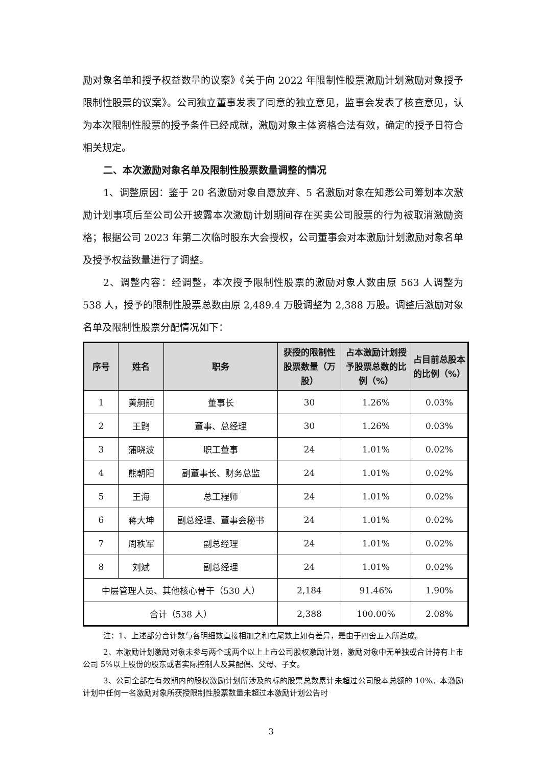励对象名单和授予权益数量的议案》《关于向 2022 年限制性股票激励计划激励对象授予限制性股票的议案》。公司独立董事发表了同意的独立意见，监事会发表了核查意见，认为本次限制性股票的授予条件已经成就，激励对象主体资格合法有效，确定的授予日符合相关规定。
二、本次激励对象名单及限制性股票数量调整的情况
1、调整原因：鉴于 20 名激励对象自愿放弃、5 名激励对象在知悉公司筹划本次激励计划事项后至公司公开披露本次激励计划期间存在买卖公司股票的行为被取消激励资格；根据公司 2023 年第二次临时股东大会授权，公司董事会对本激励计划激励对象名单及授予权益数量进行了调整。
2、调整内容：经调整，本次授予限制性股票的激励对象人数由原 563 人调整为 538 人，授予的限制性股票总数由原 2,489.4 万股调整为 2,388 万股。调整后激励对象名单及限制性股票分配情况如下：
| 序号 | 姓名 | 职务 | 获授的限制性股票数量（万股） | 占本激励计划授予股票总数的比例（%） | 占目前总股本的比例（%） |
| --- | --- | --- | --- | --- | --- |
| 1 | 黄舸舸 | 董事长 | 30 | 1.26% | 0.03% |
| 2 | 王鹍 | 董事、总经理 | 30 | 1.26% | 0.03% |
| 3 | 蒲晓波 | 职工董事 | 24 | 1.01% | 0.02% |
| 4 | 熊朝阳 | 副董事长、财务总监 | 24 | 1.01% | 0.02% |
| 5 | 王海 | 总工程师 | 24 | 1.01% | 0.02% |
| 6 | 蒋大坤 | 副总经理、董事会秘书 | 24 | 1.01% | 0.02% |
| 7 | 周秩军 | 副总经理 | 24 | 1.01% | 0.02% |
| 8 | 刘斌 | 副总经理 | 24 | 1.01% | 0.02% |
| 中层管理人员、其他核心骨干（530 人） | | | 2,184 | 91.46% | 1.90% |
| 合计（538 人） | | | 2,388 | 100.00% | 2.08% |
注：1、上述部分合计数与各明细数直接相加之和在尾数上如有差异，是由于四舍五入所造成。
2、本激励计划激励对象未参与两个或两个以上上市公司股权激励计划，激励对象中无单独或合计持有上市公司 5%以上股份的股东或者实际控制人及其配偶、父母、子女。
3、公司全部在有效期内的股权激励计划所涉及的标的股票总数累计未超过公司股本总额的 10%。本激励计划中任何一名激励对象所获授限制性股票数量未超过本激励计划公告时
3